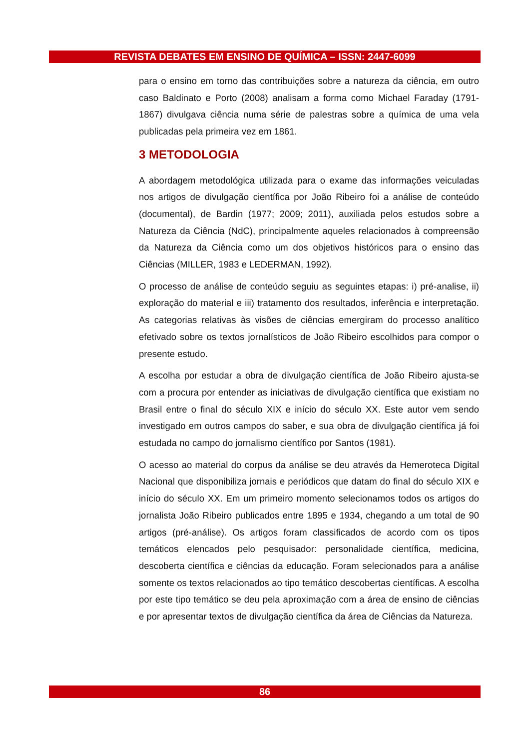REVISTA DEBATES EM ENSINO DE QUÍMICA – ISSN: 2447-6099
para o ensino em torno das contribuições sobre a natureza da ciência, em outro caso Baldinato e Porto (2008) analisam a forma como Michael Faraday (1791-1867) divulgava ciência numa série de palestras sobre a química de uma vela publicadas pela primeira vez em 1861.
3 METODOLOGIA
A abordagem metodológica utilizada para o exame das informações veiculadas nos artigos de divulgação científica por João Ribeiro foi a análise de conteúdo (documental), de Bardin (1977; 2009; 2011), auxiliada pelos estudos sobre a Natureza da Ciência (NdC), principalmente aqueles relacionados à compreensão da Natureza da Ciência como um dos objetivos históricos para o ensino das Ciências (MILLER, 1983 e LEDERMAN, 1992).
O processo de análise de conteúdo seguiu as seguintes etapas: i) pré-analise, ii) exploração do material e iii) tratamento dos resultados, inferência e interpretação. As categorias relativas às visões de ciências emergiram do processo analítico efetivado sobre os textos jornalísticos de João Ribeiro escolhidos para compor o presente estudo.
A escolha por estudar a obra de divulgação científica de João Ribeiro ajusta-se com a procura por entender as iniciativas de divulgação científica que existiam no Brasil entre o final do século XIX e início do século XX. Este autor vem sendo investigado em outros campos do saber, e sua obra de divulgação científica já foi estudada no campo do jornalismo científico por Santos (1981).
O acesso ao material do corpus da análise se deu através da Hemeroteca Digital Nacional que disponibiliza jornais e periódicos que datam do final do século XIX e início do século XX. Em um primeiro momento selecionamos todos os artigos do jornalista João Ribeiro publicados entre 1895 e 1934, chegando a um total de 90 artigos (pré-análise). Os artigos foram classificados de acordo com os tipos temáticos elencados pelo pesquisador: personalidade científica, medicina, descoberta científica e ciências da educação. Foram selecionados para a análise somente os textos relacionados ao tipo temático descobertas científicas. A escolha por este tipo temático se deu pela aproximação com a área de ensino de ciências e por apresentar textos de divulgação científica da área de Ciências da Natureza.
86